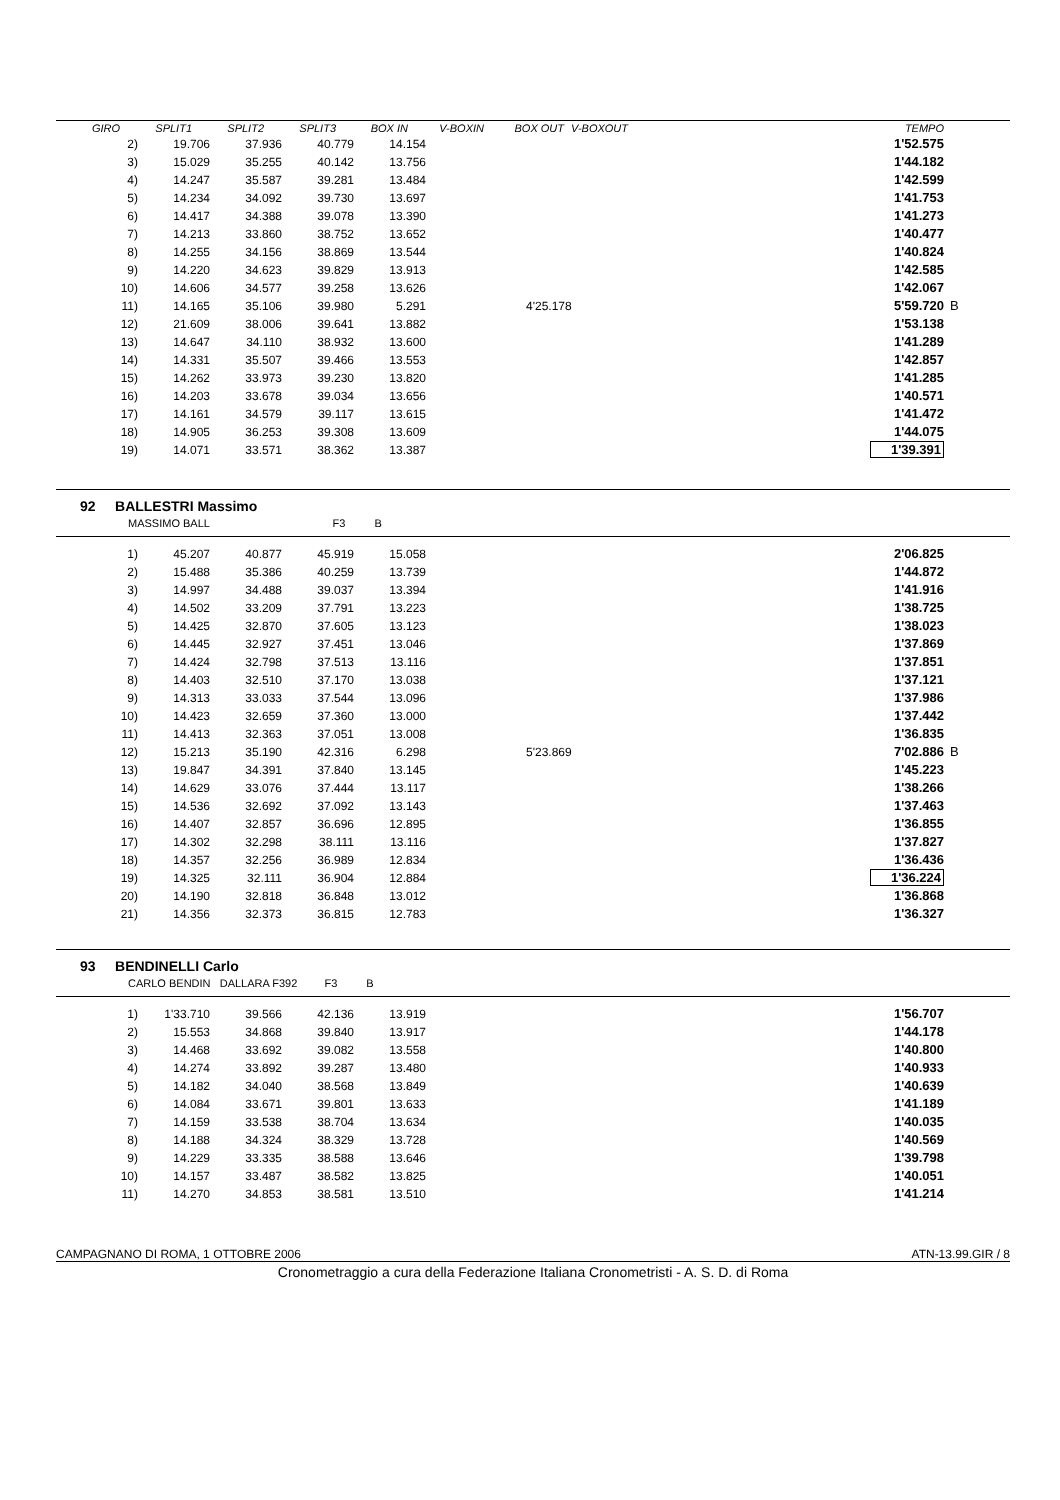| GIRO | SPLIT1 | SPLIT2 | SPLIT3 | BOX IN | V-BOXIN | BOX OUT | V-BOXOUT | | TEMPO | |
| --- | --- | --- | --- | --- | --- | --- | --- | --- | --- | --- |
| 2) | 19.706 | 37.936 | 40.779 | 14.154 | | 1'52.575 | |
| 3) | 15.029 | 35.255 | 40.142 | 13.756 | | 1'44.182 | |
| 4) | 14.247 | 35.587 | 39.281 | 13.484 | | 1'42.599 | |
| 5) | 14.234 | 34.092 | 39.730 | 13.697 | | 1'41.753 | |
| 6) | 14.417 | 34.388 | 39.078 | 13.390 | | 1'41.273 | |
| 7) | 14.213 | 33.860 | 38.752 | 13.652 | | 1'40.477 | |
| 8) | 14.255 | 34.156 | 38.869 | 13.544 | | 1'40.824 | |
| 9) | 14.220 | 34.623 | 39.829 | 13.913 | | 1'42.585 | |
| 10) | 14.606 | 34.577 | 39.258 | 13.626 | | 1'42.067 | |
| 11) | 14.165 | 35.106 | 39.980 | 5.291 | 4'25.178 | 5'59.720 | B |
| 12) | 21.609 | 38.006 | 39.641 | 13.882 | | 1'53.138 | |
| 13) | 14.647 | 34.110 | 38.932 | 13.600 | | 1'41.289 | |
| 14) | 14.331 | 35.507 | 39.466 | 13.553 | | 1'42.857 | |
| 15) | 14.262 | 33.973 | 39.230 | 13.820 | | 1'41.285 | |
| 16) | 14.203 | 33.678 | 39.034 | 13.656 | | 1'40.571 | |
| 17) | 14.161 | 34.579 | 39.117 | 13.615 | | 1'41.472 | |
| 18) | 14.905 | 36.253 | 39.308 | 13.609 | | 1'44.075 | |
| 19) | 14.071 | 33.571 | 38.362 | 13.387 | | 1'39.391 | |
92 BALLESTRI Massimo
MASSIMO BALL F3 B
| 1) | 45.207 | 40.877 | 45.919 | 15.058 | | 2'06.825 | |
| 2) | 15.488 | 35.386 | 40.259 | 13.739 | | 1'44.872 | |
| 3) | 14.997 | 34.488 | 39.037 | 13.394 | | 1'41.916 | |
| 4) | 14.502 | 33.209 | 37.791 | 13.223 | | 1'38.725 | |
| 5) | 14.425 | 32.870 | 37.605 | 13.123 | | 1'38.023 | |
| 6) | 14.445 | 32.927 | 37.451 | 13.046 | | 1'37.869 | |
| 7) | 14.424 | 32.798 | 37.513 | 13.116 | | 1'37.851 | |
| 8) | 14.403 | 32.510 | 37.170 | 13.038 | | 1'37.121 | |
| 9) | 14.313 | 33.033 | 37.544 | 13.096 | | 1'37.986 | |
| 10) | 14.423 | 32.659 | 37.360 | 13.000 | | 1'37.442 | |
| 11) | 14.413 | 32.363 | 37.051 | 13.008 | | 1'36.835 | |
| 12) | 15.213 | 35.190 | 42.316 | 6.298 | 5'23.869 | 7'02.886 | B |
| 13) | 19.847 | 34.391 | 37.840 | 13.145 | | 1'45.223 | |
| 14) | 14.629 | 33.076 | 37.444 | 13.117 | | 1'38.266 | |
| 15) | 14.536 | 32.692 | 37.092 | 13.143 | | 1'37.463 | |
| 16) | 14.407 | 32.857 | 36.696 | 12.895 | | 1'36.855 | |
| 17) | 14.302 | 32.298 | 38.111 | 13.116 | | 1'37.827 | |
| 18) | 14.357 | 32.256 | 36.989 | 12.834 | | 1'36.436 | |
| 19) | 14.325 | 32.111 | 36.904 | 12.884 | | 1'36.224 | |
| 20) | 14.190 | 32.818 | 36.848 | 13.012 | | 1'36.868 | |
| 21) | 14.356 | 32.373 | 36.815 | 12.783 | | 1'36.327 | |
93 BENDINELLI Carlo
CARLO BENDIN DALLARA F392 F3 B
| 1) | 1'33.710 | 39.566 | 42.136 | 13.919 | | 1'56.707 | |
| 2) | 15.553 | 34.868 | 39.840 | 13.917 | | 1'44.178 | |
| 3) | 14.468 | 33.692 | 39.082 | 13.558 | | 1'40.800 | |
| 4) | 14.274 | 33.892 | 39.287 | 13.480 | | 1'40.933 | |
| 5) | 14.182 | 34.040 | 38.568 | 13.849 | | 1'40.639 | |
| 6) | 14.084 | 33.671 | 39.801 | 13.633 | | 1'41.189 | |
| 7) | 14.159 | 33.538 | 38.704 | 13.634 | | 1'40.035 | |
| 8) | 14.188 | 34.324 | 38.329 | 13.728 | | 1'40.569 | |
| 9) | 14.229 | 33.335 | 38.588 | 13.646 | | 1'39.798 | |
| 10) | 14.157 | 33.487 | 38.582 | 13.825 | | 1'40.051 | |
| 11) | 14.270 | 34.853 | 38.581 | 13.510 | | 1'41.214 | |
CAMPAGNANO DI ROMA, 1 OTTOBRE 2006 ATN-13.99.GIR / 8
Cronometraggio a cura della Federazione Italiana Cronometristi - A. S. D. di Roma